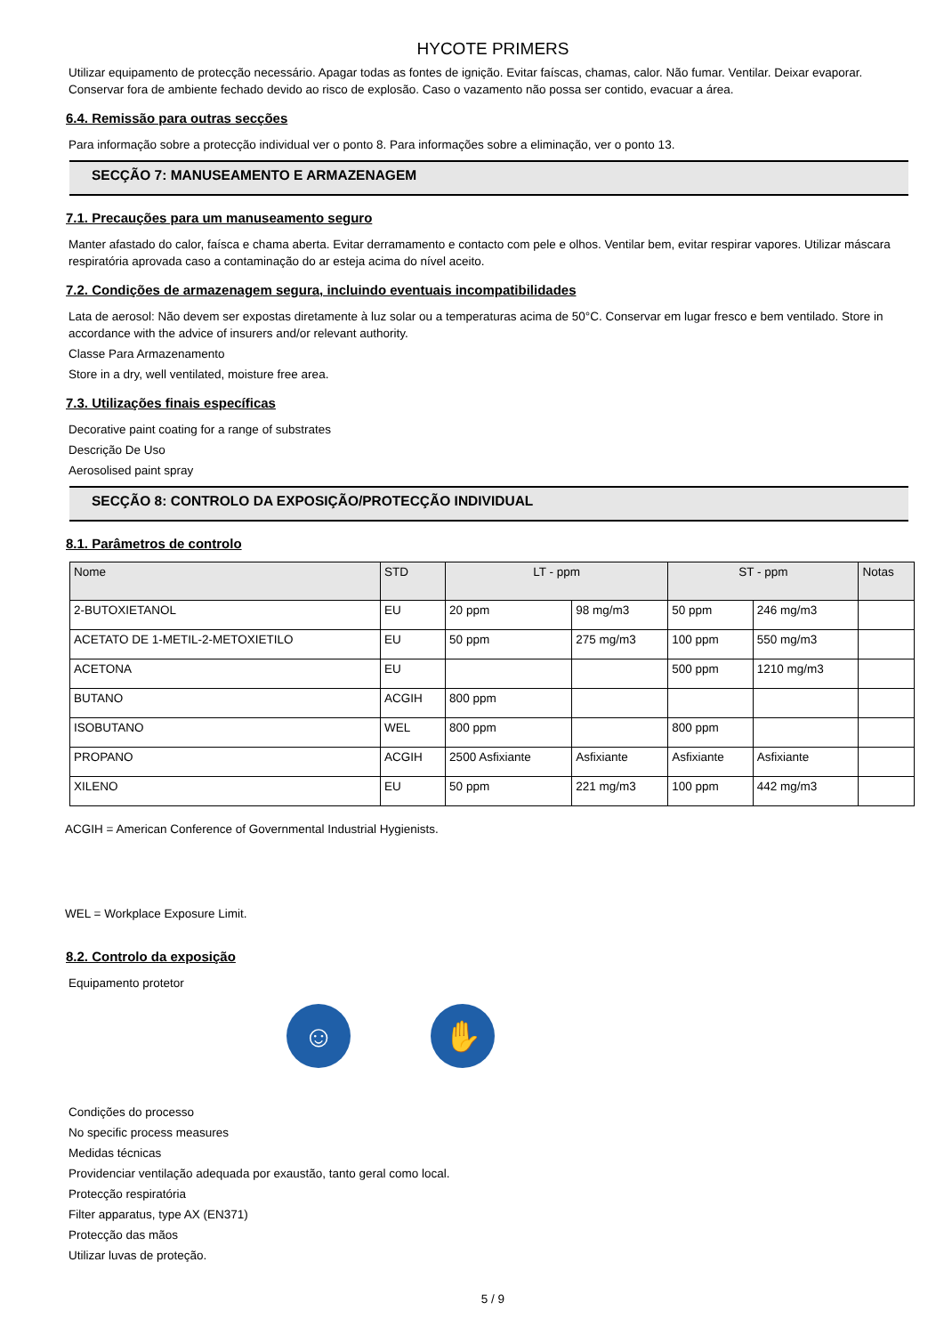HYCOTE PRIMERS
Utilizar equipamento de protecção necessário. Apagar todas as fontes de ignição. Evitar faíscas, chamas, calor. Não fumar. Ventilar. Deixar evaporar. Conservar fora de ambiente fechado devido ao risco de explosão. Caso o vazamento não possa ser contido, evacuar a área.
6.4. Remissão para outras secções
Para informação sobre a protecção individual ver o ponto 8. Para informações sobre a eliminação, ver o ponto 13.
SECÇÃO 7: MANUSEAMENTO E ARMAZENAGEM
7.1. Precauções para um manuseamento seguro
Manter afastado do calor, faísca e chama aberta. Evitar derramamento e contacto com pele e olhos. Ventilar bem, evitar respirar vapores. Utilizar máscara respiratória aprovada caso a contaminação do ar esteja acima do nível aceito.
7.2. Condições de armazenagem segura, incluindo eventuais incompatibilidades
Lata de aerosol: Não devem ser expostas diretamente à luz solar ou a temperaturas acima de 50°C. Conservar em lugar fresco e bem ventilado. Store in accordance with the advice of insurers and/or relevant authority.
Classe Para Armazenamento
Store in a dry, well ventilated, moisture free area.
7.3. Utilizações finais específicas
Decorative paint coating for a range of substrates
Descrição De Uso
Aerosolised paint spray
SECÇÃO 8: CONTROLO DA EXPOSIÇÃO/PROTECÇÃO INDIVIDUAL
8.1. Parâmetros de controlo
| Nome | STD | LT - ppm | | ST - ppm | | Notas |
| --- | --- | --- | --- | --- | --- | --- |
| 2-BUTOXIETANOL | EU | 20 ppm | 98 mg/m3 | 50 ppm | 246 mg/m3 | |
| ACETATO DE 1-METIL-2-METOXIETILO | EU | 50 ppm | 275 mg/m3 | 100 ppm | 550 mg/m3 | |
| ACETONA | EU | | | 500 ppm | 1210 mg/m3 | |
| BUTANO | ACGIH | 800 ppm | | | | |
| ISOBUTANO | WEL | 800 ppm | | 800 ppm | | |
| PROPANO | ACGIH | 2500 Asfixiante | Asfixiante | Asfixiante | Asfixiante | |
| XILENO | EU | 50 ppm | 221 mg/m3 | 100 ppm | 442 mg/m3 | |
ACGIH = American Conference of Governmental Industrial Hygienists.
WEL = Workplace Exposure Limit.
8.2. Controlo da exposição
Equipamento protetor
☺ ✋
Condições do processo
No specific process measures
Medidas técnicas
Providenciar ventilação adequada por exaustão, tanto geral como local.
Protecção respiratória
Filter apparatus, type AX (EN371)
Protecção das mãos
Utilizar luvas de proteção.
5 / 9